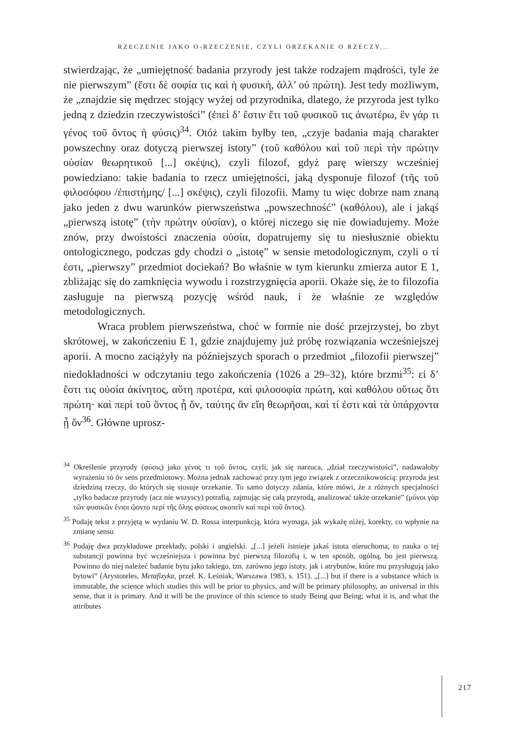RZECZENIE JAKO O-RZECZENIE, CZYLI ORZEKANIE O RZECZY...
stwierdzając, że „umiejętność badania przyrody jest także rodzajem mądrości, tyle że nie pierwszym” (ἔστι δὲ σοφία τις καὶ ἡ φυσική, ἀλλ’ οὐ πρώτη). Jest tedy możliwym, że „znajdzie się mędrzec stojący wyżej od przyrodnika, dlatego, że przyroda jest tylko jedną z dziedzin rzeczywistości” (ἐπεὶ δ’ ἔστιν ἔτι τοῦ φυσικοῦ τις ἀνωτέρω, ἓν γάρ τι γένος τοῦ ὄντος ἡ φύσις)<sup>34</sup>. Otóż takim byłby ten, „czyje badania mają charakter powszechny oraz dotyczą pierwszej istoty” (τοῦ καθόλου καὶ τοῦ περὶ τὴν πρώτην οὐσίαν θεωρητικοῦ [...] σκέψις), czyli filozof, gdyż parę wierszy wcześniej powiedziano: takie badania to rzecz umiejętności, jaką dysponuje filozof (τῆς τοῦ φιλοσόφου /ἐπιστήμης/ [...] σκέψις), czyli filozofii. Mamy tu więc dobrze nam znaną jako jeden z dwu warunków pierwszeństwa „powszechność” (καθόλου), ale i jakąś „pierwszą istotę” (τὴν πρώτην οὐσίαν), o której niczego się nie dowiadujemy. Może znów, przy dwoistości znaczenia οὐσία, dopatrujemy się tu niesłusznie obiektu ontologicznego, podczas gdy chodzi o „istotę” w sensie metodologicznym, czyli o τί ἐστι, „pierwszy” przedmiot dociekań? Bo właśnie w tym kierunku zmierza autor E 1, zbliżając się do zamknięcia wywodu i rozstrzygnięcia aporii. Okaże się, że to filozofia zasługuje na pierwszą pozycję wśród nauk, i że właśnie ze względów metodologicznych.
Wraca problem pierwszeństwa, choć w formie nie dość przejrzystej, bo zbyt skrótowej, w zakończeniu E 1, gdzie znajdujemy już próbę rozwiązania wcześniejszej aporii. A mocno zaciążyły na późniejszych sporach o przedmiot „filozofii pierwszej” niedokładności w odczytaniu tego zakończenia (1026 a 29–32), które brzmi<sup>35</sup>: εἰ δ’ ἔστι τις οὐσία ἀκίνητος, αὕτη προτέρα, καὶ φιλοσοφία πρώτη, καὶ καθόλου οὕτως ὅτι πρώτη· καὶ περὶ τοῦ ὄντος ᾗ ὄν, ταύτης ἂν εἴη θεωρῆσαι, καὶ τί ἐστι καὶ τὰ ὑπάρχοντα ᾗ ὄν<sup>36</sup>. Główne uprosz-
<sup>34</sup> Określenie przyrody (φύσις) jako γένος τι τοῦ ὄντος, czyli, jak się narzuca, „dział rzeczywistości”, nadawałoby wyrażeniu τὸ ὄν sens przedmiotowy. Można jednak zachować przy tym jego związek z orzecznikowością: przyroda jest dziedziną rzeczy, do których się stosuje orzekanie. To samo dotyczy zdania, które mówi, że z różnych specjalności „tylko badacze przyrody (acz nie wszyscy) potrafią, zajmując się całą przyrodą, analizować także orzekanie” (μόνοι γὰρ τῶν φυσικῶν ἔνιοι ᾤοντο περί τῆς ὅλης φύσεως σκοπεῖν καὶ περὶ τοῦ ὄντος).
<sup>35</sup> Podaję tekst z przyjętą w wydaniu W. D. Rossa interpunkcją, która wymaga, jak wykażę niżej, korekty, co wpłynie na zmianę sensu
<sup>36</sup> Podaję dwa przykładowe przekłady, polski i angielski. „[...] jeżeli istnieje jakaś istota nieruchoma, to nauka o tej substancji powinna być wcześniejsza i powinna być pierwszą filozofią i, w ten sposób, ogólną, bo jest pierwszą. Powinno do niej należeć badanie bytu jako takiego, tzn. zarówno jego istoty, jak i atrybutów, które mu przysługują jako bytowi” (Arystoteles, Metafizyka, przeł. K. Leśniak, Warszawa 1983, s. 151). „[...] but if there is a substance which is immutable, the science which studies this will be prior to physics, and will be primary philosophy, an universal in this sense, that it is primary. And it will be the province of this science to study Being qua Being; what it is, and what the attributes
217